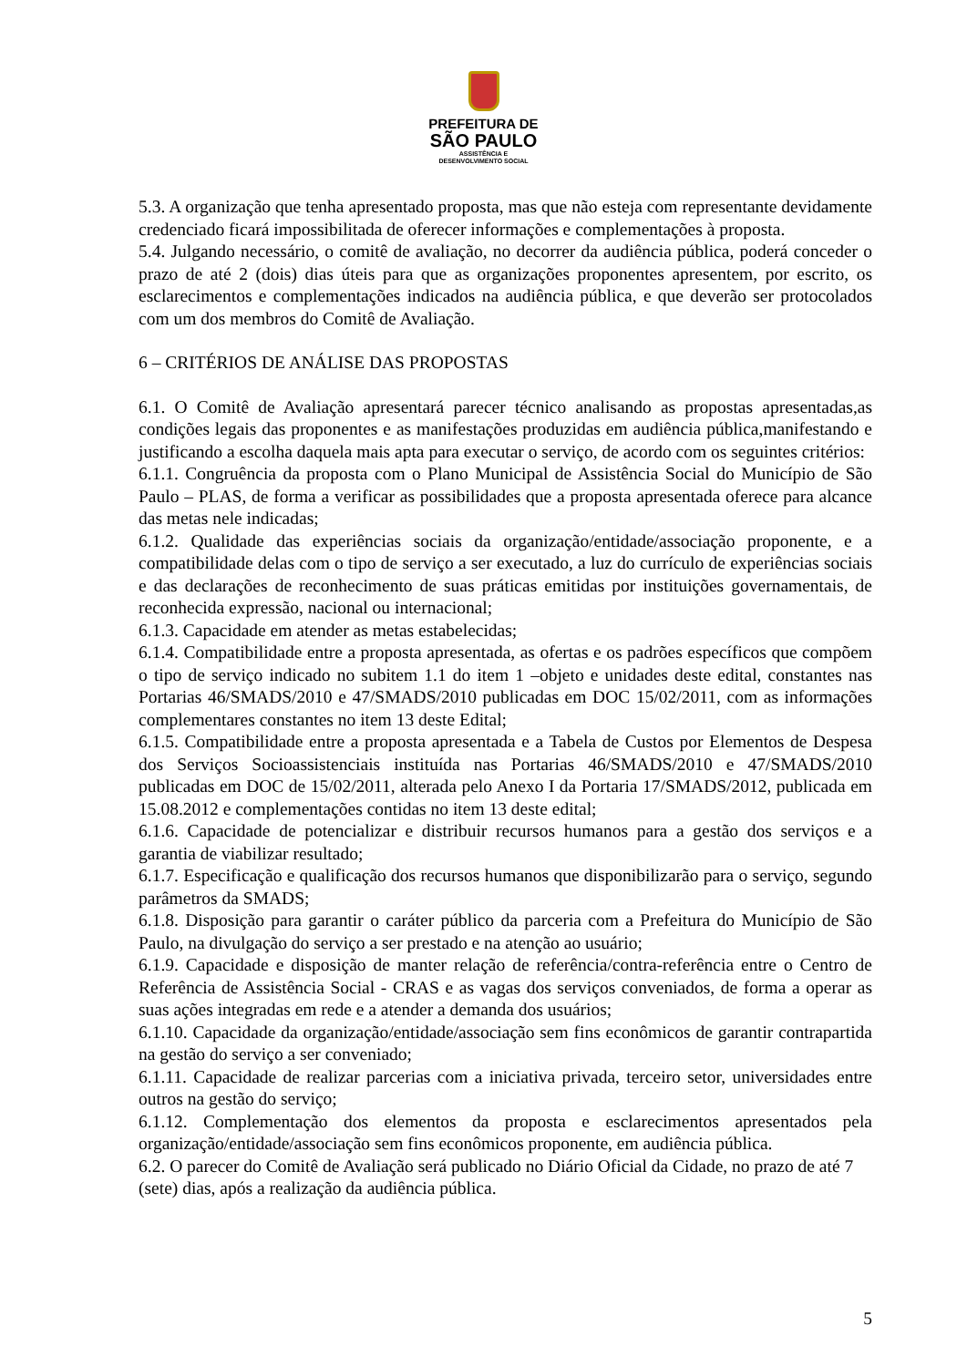PREFEITURA DE
SÃO PAULO
ASSISTÊNCIA E
DESENVOLVIMENTO SOCIAL
5.3. A organização que tenha apresentado proposta, mas que não esteja com representante devidamente credenciado ficará impossibilitada de oferecer informações e complementações à proposta.
5.4. Julgando necessário, o comitê de avaliação, no decorrer da audiência pública, poderá conceder o prazo de até 2 (dois) dias úteis para que as organizações proponentes apresentem, por escrito, os esclarecimentos e complementações indicados na audiência pública, e que deverão ser protocolados com um dos membros do Comitê de Avaliação.
6 – CRITÉRIOS DE ANÁLISE DAS PROPOSTAS
6.1. O Comitê de Avaliação apresentará parecer técnico analisando as propostas apresentadas,as condições legais das proponentes e as manifestações produzidas em audiência pública,manifestando e justificando a escolha daquela mais apta para executar o serviço, de acordo com os seguintes critérios:
6.1.1. Congruência da proposta com o Plano Municipal de Assistência Social do Município de São Paulo – PLAS, de forma a verificar as possibilidades que a proposta apresentada oferece para alcance das metas nele indicadas;
6.1.2. Qualidade das experiências sociais da organização/entidade/associação proponente, e a compatibilidade delas com o tipo de serviço a ser executado, a luz do currículo de experiências sociais e das declarações de reconhecimento de suas práticas emitidas por instituições governamentais, de reconhecida expressão, nacional ou internacional;
6.1.3. Capacidade em atender as metas estabelecidas;
6.1.4. Compatibilidade entre a proposta apresentada, as ofertas e os padrões específicos que compõem o tipo de serviço indicado no subitem 1.1 do item 1 –objeto e unidades deste edital, constantes nas Portarias 46/SMADS/2010 e 47/SMADS/2010 publicadas em DOC 15/02/2011, com as informações complementares constantes no item 13 deste Edital;
6.1.5. Compatibilidade entre a proposta apresentada e a Tabela de Custos por Elementos de Despesa dos Serviços Socioassistenciais instituída nas Portarias 46/SMADS/2010 e 47/SMADS/2010 publicadas em DOC de 15/02/2011, alterada pelo Anexo I da Portaria 17/SMADS/2012, publicada em 15.08.2012 e complementações contidas no item 13 deste edital;
6.1.6. Capacidade de potencializar e distribuir recursos humanos para a gestão dos serviços e a garantia de viabilizar resultado;
6.1.7. Especificação e qualificação dos recursos humanos que disponibilizarão para o serviço, segundo parâmetros da SMADS;
6.1.8. Disposição para garantir o caráter público da parceria com a Prefeitura do Município de São Paulo, na divulgação do serviço a ser prestado e na atenção ao usuário;
6.1.9. Capacidade e disposição de manter relação de referência/contra-referência entre o Centro de Referência de Assistência Social - CRAS e as vagas dos serviços conveniados, de forma a operar as suas ações integradas em rede e a atender a demanda dos usuários;
6.1.10. Capacidade da organização/entidade/associação sem fins econômicos de garantir contrapartida na gestão do serviço a ser conveniado;
6.1.11. Capacidade de realizar parcerias com a iniciativa privada, terceiro setor, universidades entre outros na gestão do serviço;
6.1.12. Complementação dos elementos da proposta e esclarecimentos apresentados pela organização/entidade/associação sem fins econômicos proponente, em audiência pública.
6.2. O parecer do Comitê de Avaliação será publicado no Diário Oficial da Cidade, no prazo de até 7 (sete) dias, após a realização da audiência pública.
5